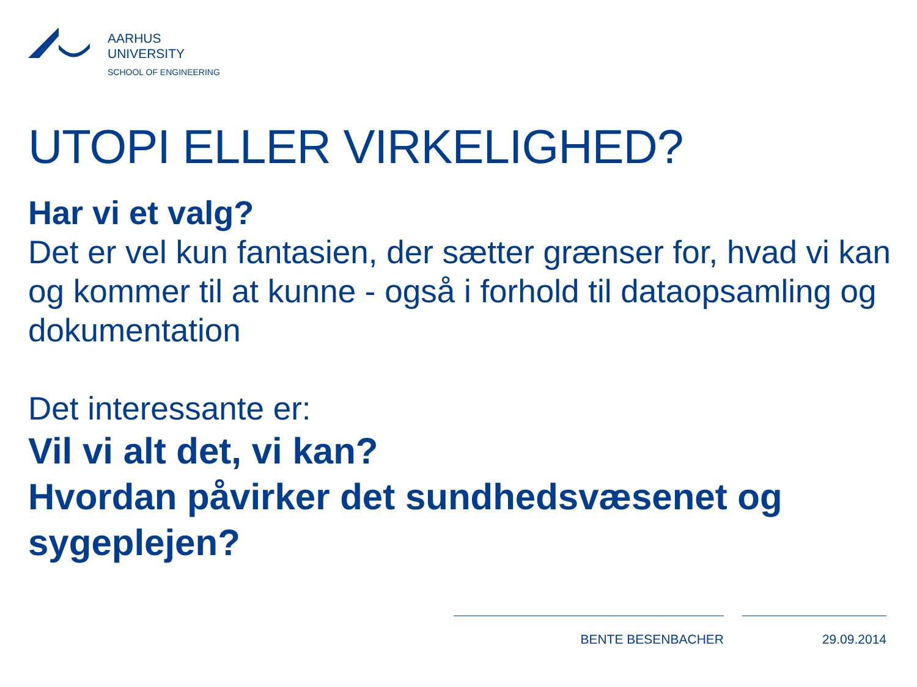AARHUS
UNIVERSITY
SCHOOL OF ENGINEERING
UTOPI ELLER VIRKELIGHED?
Har vi et valg?
Det er vel kun fantasien, der sætter grænser for, hvad vi kan og kommer til at kunne - også i forhold til dataopsamling og dokumentation
Det interessante er:
Vil vi alt det, vi kan?
Hvordan påvirker det sundhedsvæsenet og sygeplejen?
BENTE BESENBACHER 29.09.2014